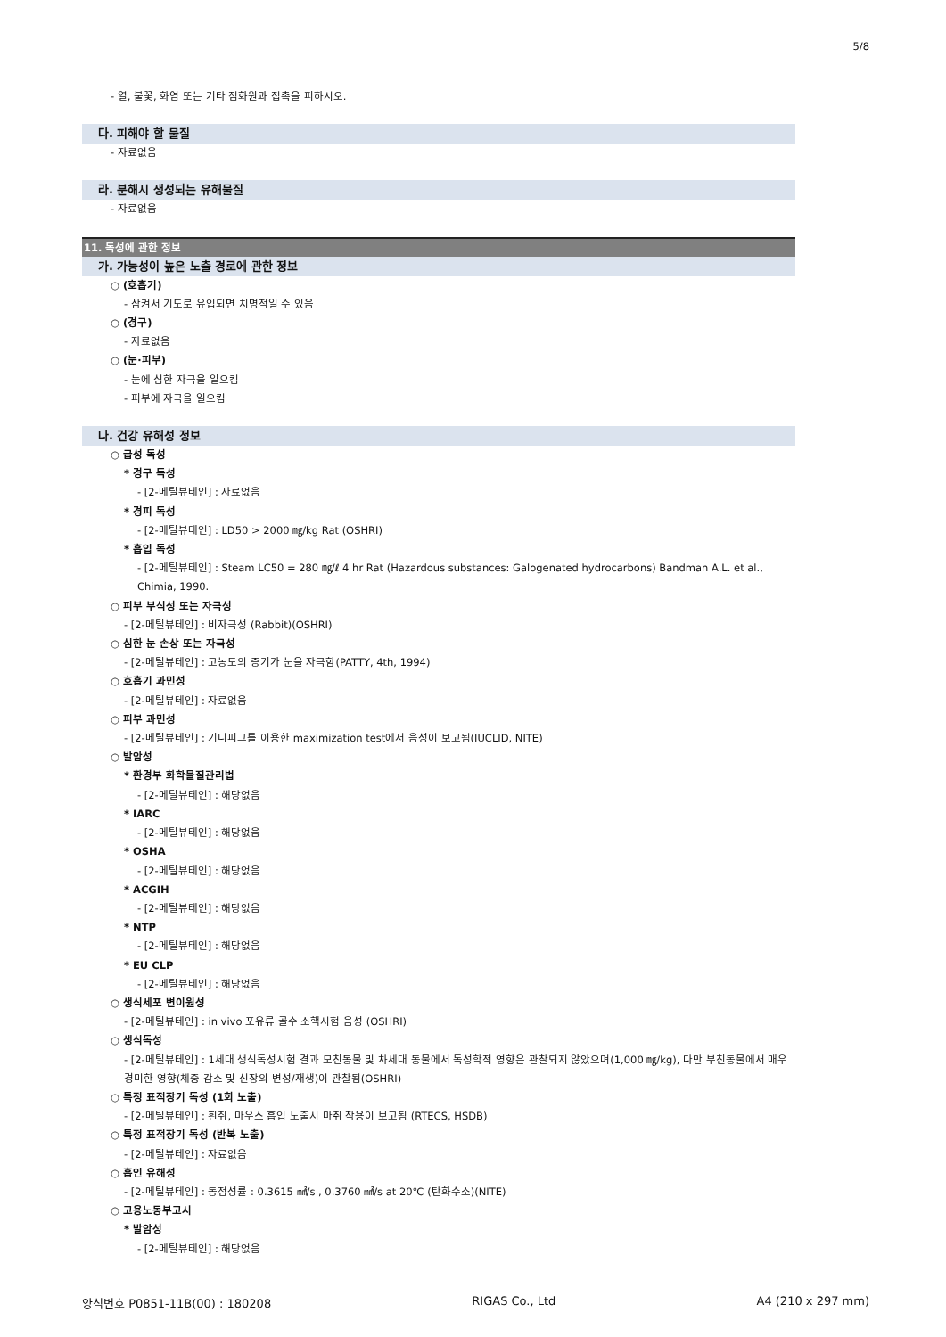5/8
- 열, 불꽃, 화염 또는 기타 점화원과 접촉을 피하시오.
다. 피해야 할 물질
- 자료없음
라. 분해시 생성되는 유해물질
- 자료없음
11. 독성에 관한 정보
가. 가능성이 높은 노출 경로에 관한 정보
○ (호흡기)
- 삼켜서 기도로 유입되면 치명적일 수 있음
○ (경구)
- 자료없음
○ (눈·피부)
- 눈에 심한 자극을 일으킴
- 피부에 자극을 일으킴
나. 건강 유해성 정보
○ 급성 독성
* 경구 독성
- [2-메틸뷰테인] : 자료없음
* 경피 독성
- [2-메틸뷰테인] : LD50 > 2000 ㎎/kg Rat (OSHRI)
* 흡입 독성
- [2-메틸뷰테인] : Steam LC50 = 280 ㎎/ℓ 4 hr Rat (Hazardous substances: Galogenated hydrocarbons) Bandman A.L. et al., Chimia, 1990.
○ 피부 부식성 또는 자극성
- [2-메틸뷰테인] : 비자극성 (Rabbit)(OSHRI)
○ 심한 눈 손상 또는 자극성
- [2-메틸뷰테인] : 고농도의 증기가 눈을 자극함(PATTY, 4th, 1994)
○ 호흡기 과민성
- [2-메틸뷰테인] : 자료없음
○ 피부 과민성
- [2-메틸뷰테인] : 기니피그를 이용한 maximization test에서 음성이 보고됨(IUCLID, NITE)
○ 발암성
* 환경부 화학물질관리법
- [2-메틸뷰테인] : 해당없음
* IARC
- [2-메틸뷰테인] : 해당없음
* OSHA
- [2-메틸뷰테인] : 해당없음
* ACGIH
- [2-메틸뷰테인] : 해당없음
* NTP
- [2-메틸뷰테인] : 해당없음
* EU CLP
- [2-메틸뷰테인] : 해당없음
○ 생식세포 변이원성
- [2-메틸뷰테인] : in vivo 포유류 골수 소핵시험 음성 (OSHRI)
○ 생식독성
- [2-메틸뷰테인] : 1세대 생식독성시험 결과 모친동물 및 차세대 동물에서 독성학적 영향은 관찰되지 않았으며(1,000 ㎎/kg), 다만 부친동물에서 매우 경미한 영향(체중 감소 및 신장의 변성/재생)이 관찰됨(OSHRI)
○ 특정 표적장기 독성 (1회 노출)
- [2-메틸뷰테인] : 흰쥐, 마우스 흡입 노출시 마취 작용이 보고됨 (RTECS, HSDB)
○ 특정 표적장기 독성 (반복 노출)
- [2-메틸뷰테인] : 자료없음
○ 흡인 유해성
- [2-메틸뷰테인] : 동점성률 : 0.3615 ㎟/s , 0.3760 ㎟/s at 20℃ (탄화수소)(NITE)
○ 고용노동부고시
* 발암성
- [2-메틸뷰테인] : 해당없음
양식번호 P0851-11B(00) : 180208 RIGAS Co., Ltd A4 (210 x 297 mm)